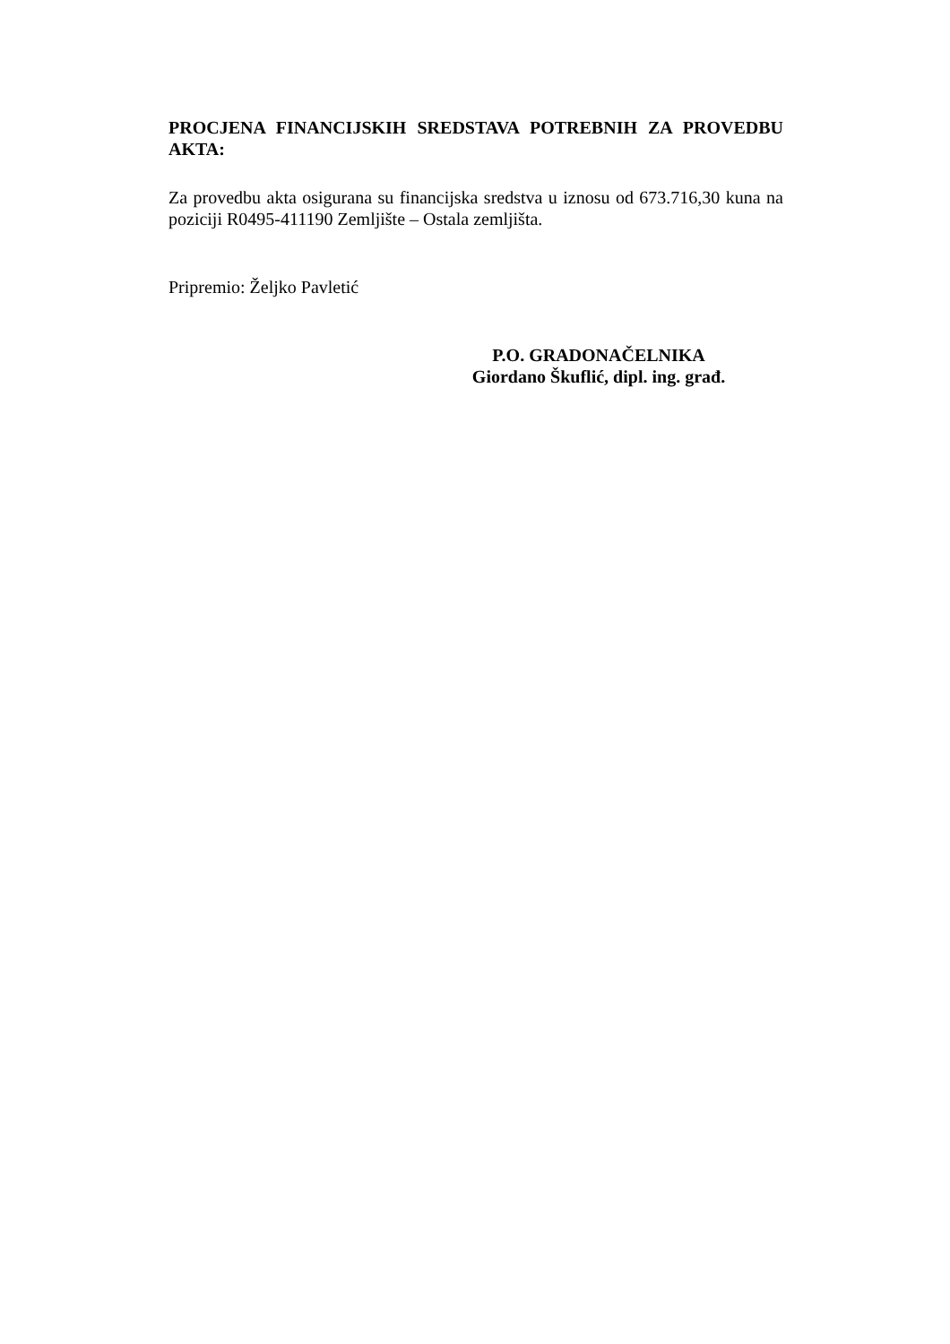PROCJENA FINANCIJSKIH SREDSTAVA POTREBNIH ZA PROVEDBU AKTA:
Za provedbu akta osigurana su financijska sredstva u iznosu od 673.716,30 kuna na poziciji R0495-411190 Zemljište – Ostala zemljišta.
Pripremio: Željko Pavletić
P.O. GRADONAČELNIKA
Giordano Škuflić, dipl. ing. građ.